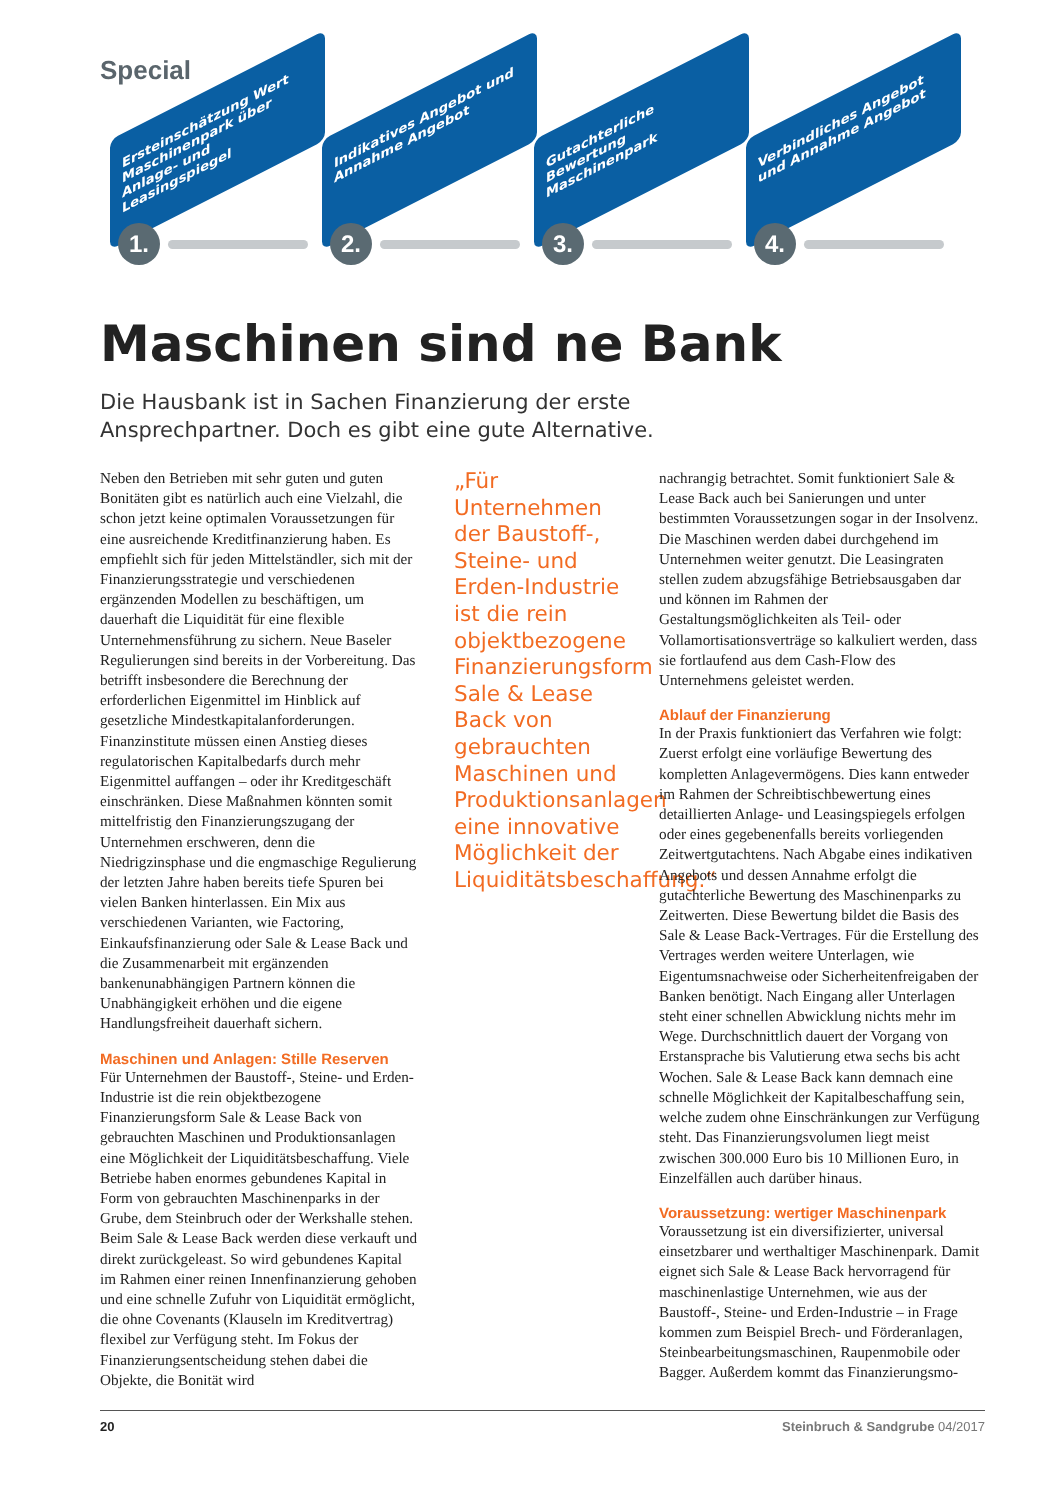Special
Ersteinschätzung Wert Maschinenpark über Anlage- und Leasingspiegel
Indikatives Angebot und Annahme Angebot
Gutachterliche Bewertung Maschinenpark
Verbindliches Angebot und Annahme Angebot
1. 2. 3. 4.
Maschinen sind ne Bank
Die Hausbank ist in Sachen Finanzierung der erste Ansprech­partner. Doch es gibt eine gute Alternative.
Neben den Betrieben mit sehr guten und guten Bonitäten gibt es natürlich auch eine Vielzahl, die schon jetzt keine optimalen Voraussetzungen für eine ausreichende Kreditfinanzierung haben. Es empfiehlt sich für jeden Mittelständler, sich mit der Finanzierungsstrategie und verschiedenen ergänzenden Modellen zu beschäftigen, um dauerhaft die Liquidität für eine flexible Unternehmensführung zu sichern. Neue Baseler Regulierungen sind bereits in der Vorbereitung. Das betrifft insbesondere die Berechnung der erforderlichen Eigenmittel im Hinblick auf gesetzliche Mindestkapitalanforderungen. Finanzinstitute müssen einen Anstieg dieses regulatorischen Kapitalbedarfs durch mehr Eigenmittel auffangen – oder ihr Kreditgeschäft einschränken. Diese Maßnahmen könnten somit mittelfristig den Finanzierungszugang der Unternehmen erschweren, denn die Niedrigzinsphase und die engmaschige Regulierung der letzten Jahre haben bereits tiefe Spuren bei vielen Banken hinterlassen. Ein Mix aus verschiedenen Varianten, wie Factoring, Einkaufsfinanzierung oder Sale & Lease Back und die Zusammenarbeit mit ergänzenden bankenunabhängigen Partnern können die Unabhängigkeit erhöhen und die eigene Handlungsfreiheit dauerhaft sichern.
Maschinen und Anlagen: Stille Reserven
Für Unternehmen der Baustoff-, Steine- und Erden-Industrie ist die rein objektbezogene Finanzierungsform Sale & Lease Back von gebrauchten Maschinen und Produktionsanlagen eine Möglichkeit der Liquiditätsbeschaffung. Viele Betriebe haben enormes gebundenes Kapital in Form von gebrauchten Maschinenparks in der Grube, dem Steinbruch oder der Werkshalle stehen. Beim Sale & Lease Back werden diese verkauft und direkt zurückgeleast. So wird gebundenes Kapital im Rahmen einer reinen Innenfinanzierung gehoben und eine schnelle Zufuhr von Liquidität ermöglicht, die ohne Covenants (Klauseln im Kreditvertrag) flexibel zur Verfügung steht. Im Fokus der Finanzierungsentscheidung stehen dabei die Objekte, die Bonität wird
„Für Unternehmen der Baustoff-, Steine- und Erden-Industrie ist die rein objektbezogene Finanzierungsform Sale & Lease Back von gebrauchten Maschinen und Produktionsanlagen eine innovative Möglichkeit der Liquiditätsbeschaffung.“
nachrangig betrachtet. Somit funktioniert Sale & Lease Back auch bei Sanierungen und unter bestimmten Voraussetzungen sogar in der Insolvenz. Die Maschinen werden dabei durchgehend im Unternehmen weiter genutzt. Die Leasingraten stellen zudem abzugsfähige Betriebsausgaben dar und können im Rahmen der Gestaltungsmöglichkeiten als Teil- oder Vollamortisationsverträge so kalkuliert werden, dass sie fortlaufend aus dem Cash-Flow des Unternehmens geleistet werden.
Ablauf der Finanzierung
In der Praxis funktioniert das Verfahren wie folgt: Zuerst erfolgt eine vorläufige Bewertung des kompletten Anlagevermögens. Dies kann entweder im Rahmen der Schreibtischbewertung eines detaillierten Anlage- und Leasingspiegels erfolgen oder eines gegebenenfalls bereits vorliegenden Zeitwertgutachtens. Nach Abgabe eines indikativen Angebots und dessen Annahme erfolgt die gutachterliche Bewertung des Maschinenparks zu Zeitwerten. Diese Bewertung bildet die Basis des Sale & Lease Back-Vertrages. Für die Erstellung des Vertrages werden weitere Unterlagen, wie Eigentumsnachweise oder Sicherheitenfreigaben der Banken benötigt. Nach Eingang aller Unterlagen steht einer schnellen Abwicklung nichts mehr im Wege. Durchschnittlich dauert der Vorgang von Erstansprache bis Valutierung etwa sechs bis acht Wochen. Sale & Lease Back kann demnach eine schnelle Möglichkeit der Kapitalbeschaffung sein, welche zudem ohne Einschränkungen zur Verfügung steht. Das Finanzierungsvolumen liegt meist zwischen 300.000 Euro bis 10 Millionen Euro, in Einzelfällen auch darüber hinaus.
Voraussetzung: wertiger Maschinenpark
Voraussetzung ist ein diversifizierter, universal einsetzbarer und werthaltiger Maschinenpark. Damit eignet sich Sale & Lease Back hervorragend für maschinenlastige Unternehmen, wie aus der Baustoff-, Steine- und Erden-Industrie – in Frage kommen zum Beispiel Brech- und Förderanlagen, Steinbearbeitungsmaschinen, Raupenmobile oder Bagger. Außerdem kommt das Finanzierungsmo-
20 Steinbruch & Sandgrube 04/2017